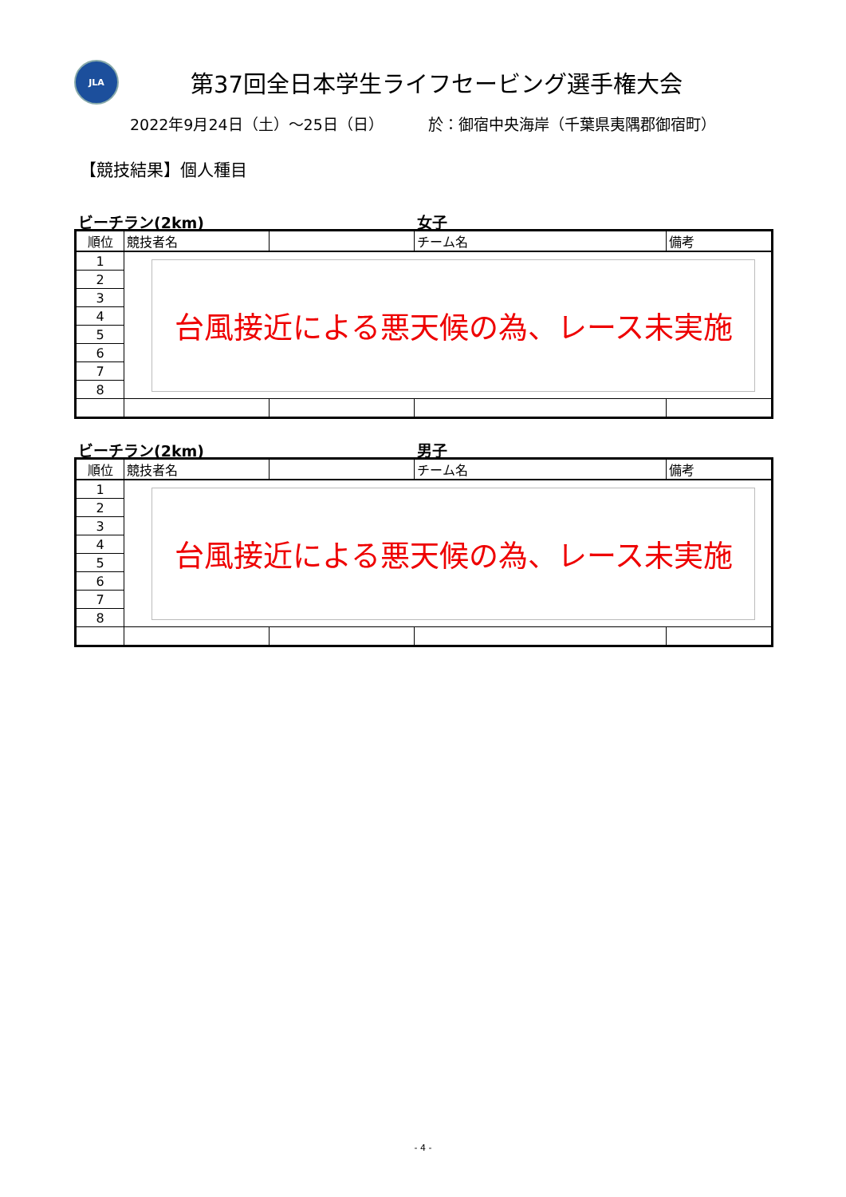JLA
第37回全日本学生ライフセービング選手権大会
2022年9月24日（土）～25日（日） 於：御宿中央海岸（千葉県夷隅郡御宿町）
【競技結果】個人種目
ビーチラン(2km) 女子
| 順位 | 競技者名 | | チーム名 | 備考 |
| --- | --- | --- | --- | --- |
| 1 | 台風接近による悪天候の為、レース未実施 | | | |
| 2 | | | | |
| 3 | | | | |
| 4 | | | | |
| 5 | | | | |
| 6 | | | | |
| 7 | | | | |
| 8 | | | | |
ビーチラン(2km) 男子
| 順位 | 競技者名 | | チーム名 | 備考 |
| --- | --- | --- | --- | --- |
| 1 | 台風接近による悪天候の為、レース未実施 | | | |
| 2 | | | | |
| 3 | | | | |
| 4 | | | | |
| 5 | | | | |
| 6 | | | | |
| 7 | | | | |
| 8 | | | | |
- 4 -